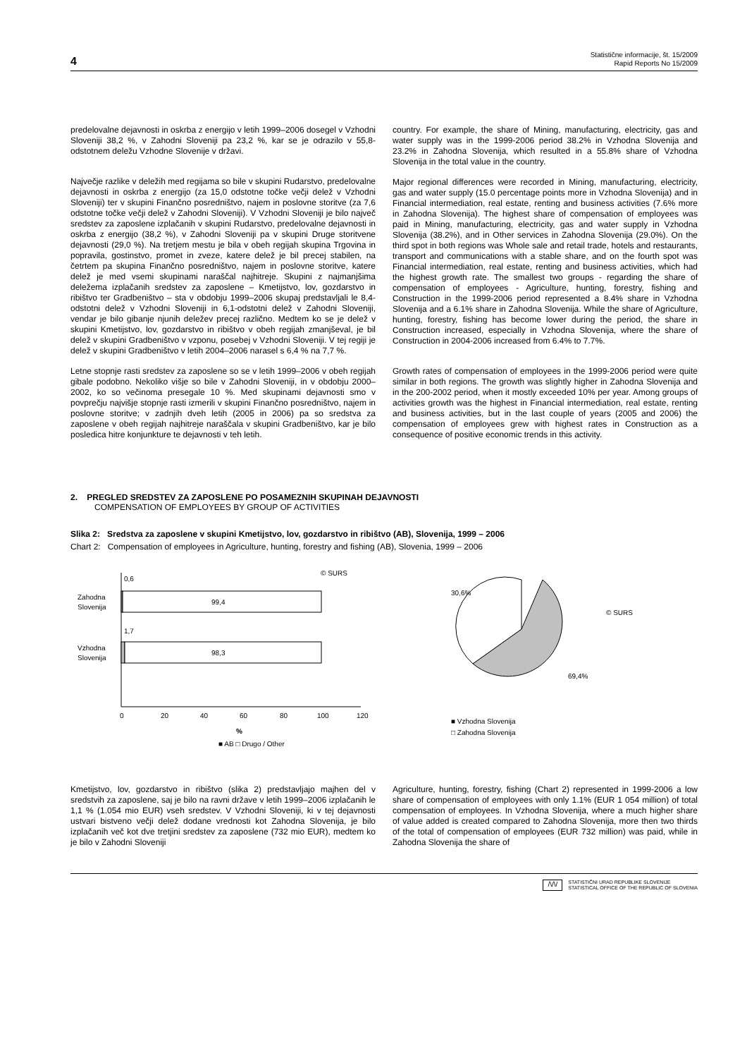4 Statistične informacije, št. 15/2009
Rapid Reports No 15/2009
predelovalne dejavnosti in oskrba z energijo v letih 1999–2006 dosegel v Vzhodni Sloveniji 38,2 %, v Zahodni Sloveniji pa 23,2 %, kar se je odrazilo v 55,8-odstotnem deležu Vzhodne Slovenije v državi.
Največje razlike v deležih med regijama so bile v skupini Rudarstvo, predelovalne dejavnosti in oskrba z energijo (za 15,0 odstotne točke večji delež v Vzhodni Sloveniji) ter v skupini Finančno posredništvo, najem in poslovne storitve (za 7,6 odstotne točke večji delež v Zahodni Sloveniji). V Vzhodni Sloveniji je bilo največ sredstev za zaposlene izplačanih v skupini Rudarstvo, predelovalne dejavnosti in oskrba z energijo (38,2 %), v Zahodni Sloveniji pa v skupini Druge storitvene dejavnosti (29,0 %). Na tretjem mestu je bila v obeh regijah skupina Trgovina in popravila, gostinstvo, promet in zveze, katere delež je bil precej stabilen, na četrtem pa skupina Finančno posredništvo, najem in poslovne storitve, katere delež je med vsemi skupinami naraščal najhitreje. Skupini z najmanjšima deležema izplačanih sredstev za zaposlene – Kmetijstvo, lov, gozdarstvo in ribištvo ter Gradbeništvo – sta v obdobju 1999–2006 skupaj predstavljali le 8,4-odstotni delež v Vzhodni Sloveniji in 6,1-odstotni delež v Zahodni Sloveniji, vendar je bilo gibanje njunih deležev precej različno. Medtem ko se je delež v skupini Kmetijstvo, lov, gozdarstvo in ribištvo v obeh regijah zmanjševal, je bil delež v skupini Gradbeništvo v vzponu, posebej v Vzhodni Sloveniji. V tej regiji je delež v skupini Gradbeništvo v letih 2004–2006 narasel s 6,4 % na 7,7 %.
Letne stopnje rasti sredstev za zaposlene so se v letih 1999–2006 v obeh regijah gibale podobno. Nekoliko višje so bile v Zahodni Sloveniji, in v obdobju 2000–2002, ko so večinoma presegale 10 %. Med skupinami dejavnosti smo v povprečju najvišje stopnje rasti izmerili v skupini Finančno posredništvo, najem in poslovne storitve; v zadnjih dveh letih (2005 in 2006) pa so sredstva za zaposlene v obeh regijah najhitreje naraščala v skupini Gradbeništvo, kar je bilo posledica hitre konjunkture te dejavnosti v teh letih.
country. For example, the share of Mining, manufacturing, electricity, gas and water supply was in the 1999-2006 period 38.2% in Vzhodna Slovenija and 23.2% in Zahodna Slovenija, which resulted in a 55.8% share of Vzhodna Slovenija in the total value in the country.
Major regional differences were recorded in Mining, manufacturing, electricity, gas and water supply (15.0 percentage points more in Vzhodna Slovenija) and in Financial intermediation, real estate, renting and business activities (7.6% more in Zahodna Slovenija). The highest share of compensation of employees was paid in Mining, manufacturing, electricity, gas and water supply in Vzhodna Slovenija (38.2%), and in Other services in Zahodna Slovenija (29.0%). On the third spot in both regions was Whole sale and retail trade, hotels and restaurants, transport and communications with a stable share, and on the fourth spot was Financial intermediation, real estate, renting and business activities, which had the highest growth rate. The smallest two groups - regarding the share of compensation of employees - Agriculture, hunting, forestry, fishing and Construction in the 1999-2006 period represented a 8.4% share in Vzhodna Slovenija and a 6.1% share in Zahodna Slovenija. While the share of Agriculture, hunting, forestry, fishing has become lower during the period, the share in Construction increased, especially in Vzhodna Slovenija, where the share of Construction in 2004-2006 increased from 6.4% to 7.7%.
Growth rates of compensation of employees in the 1999-2006 period were quite similar in both regions. The growth was slightly higher in Zahodna Slovenija and in the 200-2002 period, when it mostly exceeded 10% per year. Among groups of activities growth was the highest in Financial intermediation, real estate, renting and business activities, but in the last couple of years (2005 and 2006) the compensation of employees grew with highest rates in Construction as a consequence of positive economic trends in this activity.
2. PREGLED SREDSTEV ZA ZAPOSLENE PO POSAMEZNIH SKUPINAH DEJAVNOSTI
COMPENSATION OF EMPLOYEES BY GROUP OF ACTIVITIES
Slika 2: Sredstva za zaposlene v skupini Kmetijstvo, lov, gozdarstvo in ribištvo (AB), Slovenija, 1999 – 2006
Chart 2: Compensation of employees in Agriculture, hunting, forestry and fishing (AB), Slovenia, 1999 – 2006
© SURS
0,6
Zahodna
Slovenija
99,4
1,7
Vzhodna
Slovenija
98,3
0
20
40
60
80
100
120
%
■ AB □ Drugo / Other
30,6%
69,4%
© SURS
■ Vzhodna Slovenija
□ Zahodna Slovenija
Kmetijstvo, lov, gozdarstvo in ribištvo (slika 2) predstavljajo majhen del v sredstvih za zaposlene, saj je bilo na ravni države v letih 1999–2006 izplačanih le 1,1 % (1.054 mio EUR) vseh sredstev. V Vzhodni Sloveniji, ki v tej dejavnosti ustvari bistveno večji delež dodane vrednosti kot Zahodna Slovenija, je bilo izplačanih več kot dve tretjini sredstev za zaposlene (732 mio EUR), medtem ko je bilo v Zahodni Sloveniji
Agriculture, hunting, forestry, fishing (Chart 2) represented in 1999-2006 a low share of compensation of employees with only 1.1% (EUR 1 054 million) of total compensation of employees. In Vzhodna Slovenija, where a much higher share of value added is created compared to Zahodna Slovenija, more then two thirds of the total of compensation of employees (EUR 732 million) was paid, while in Zahodna Slovenija the share of
/\/\/ STATISTIČNI URAD REPUBLIKE SLOVENIJE
STATISTICAL OFFICE OF THE REPUBLIC OF SLOVENIA